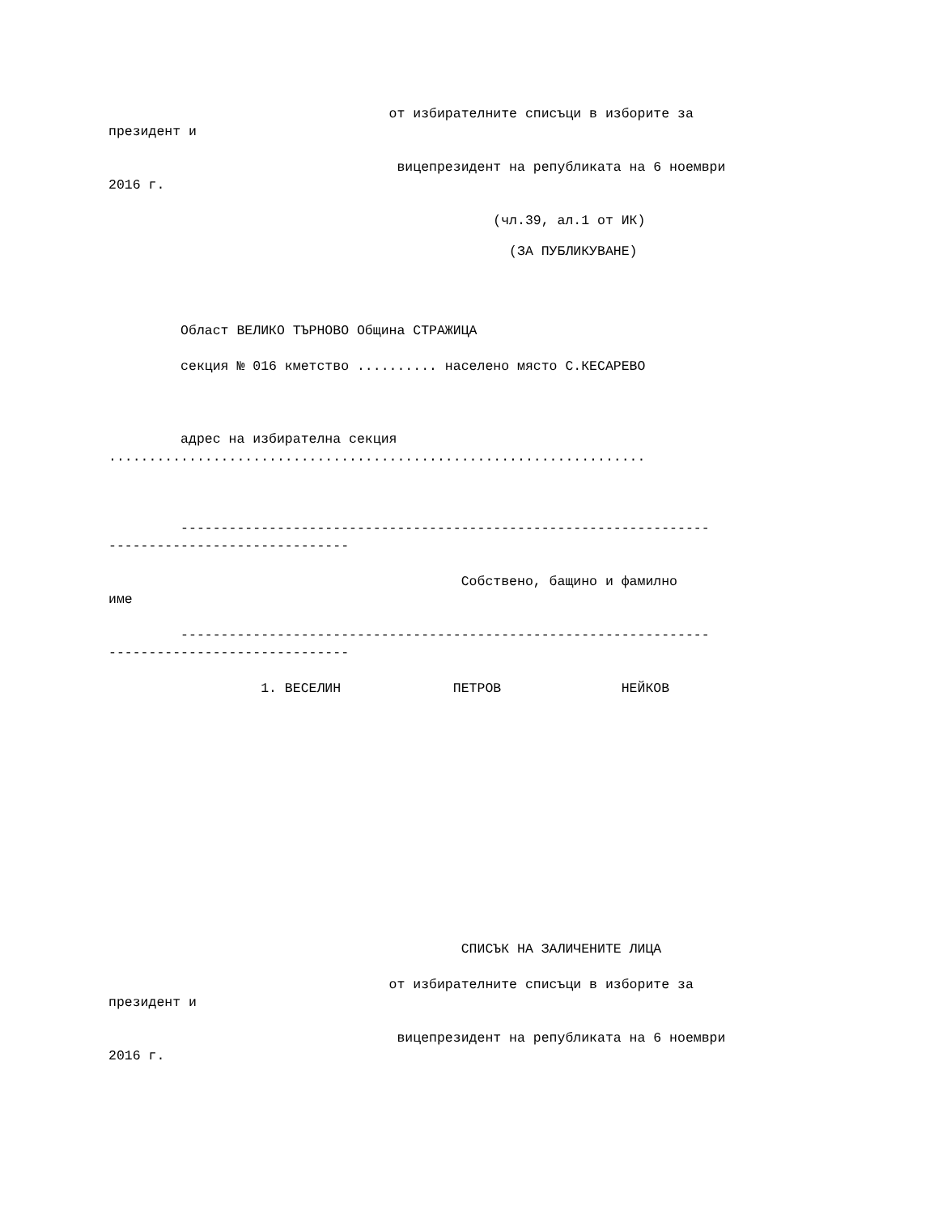от избирателните списъци в изборите за
президент и
вицепрезидент на републиката на 6 ноември
2016 г.
(чл.39, ал.1 от ИК)
(ЗА ПУБЛИКУВАНЕ)
Област ВЕЛИКО ТЪРНОВО Община СТРАЖИЦА
секция № 016 кметство .......... населено място С.КЕСАРЕВО
адрес на избирателна секция
...................................................................
------------------------------------------------------------------
------------------------------
Собствено, бащино и фамилно
име
------------------------------------------------------------------
------------------------------
1. ВЕСЕЛИН ПЕТРОВ НЕЙКОВ
СПИСЪК НА ЗАЛИЧЕНИТЕ ЛИЦА
от избирателните списъци в изборите за
президент и
вицепрезидент на републиката на 6 ноември
2016 г.